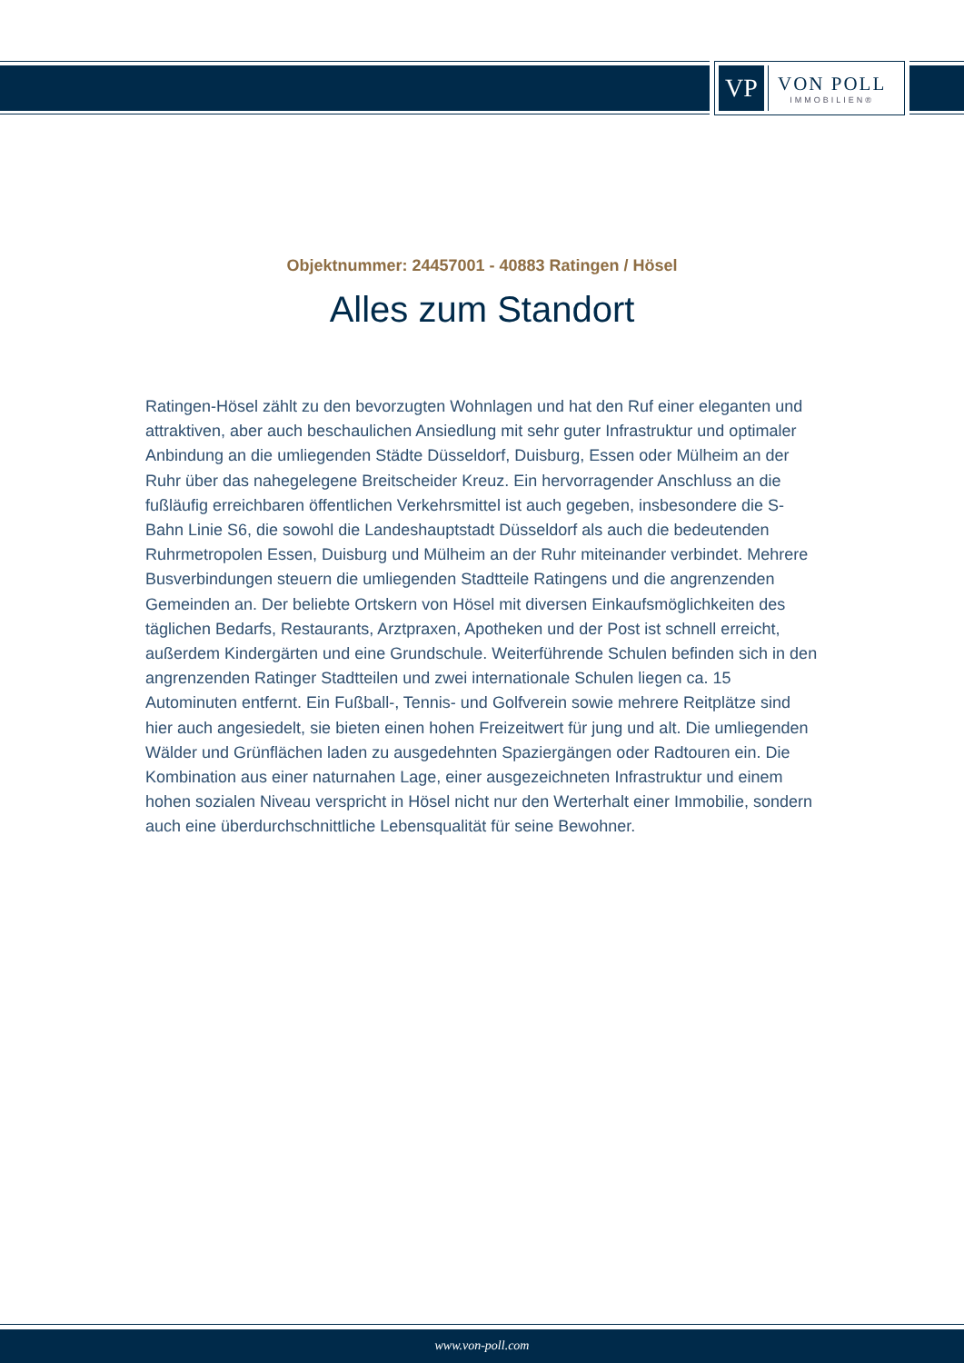VP
VON POLL
IMMOBILIEN®
Objektnummer: 24457001 - 40883 Ratingen / Hösel
Alles zum Standort
Ratingen-Hösel zählt zu den bevorzugten Wohnlagen und hat den Ruf einer eleganten und attraktiven, aber auch beschaulichen Ansiedlung mit sehr guter Infrastruktur und optimaler Anbindung an die umliegenden Städte Düsseldorf, Duisburg, Essen oder Mülheim an der Ruhr über das nahegelegene Breitscheider Kreuz. Ein hervorragender Anschluss an die fußläufig erreichbaren öffentlichen Verkehrsmittel ist auch gegeben, insbesondere die S-Bahn Linie S6, die sowohl die Landeshauptstadt Düsseldorf als auch die bedeutenden Ruhrmetropolen Essen, Duisburg und Mülheim an der Ruhr miteinander verbindet. Mehrere Busverbindungen steuern die umliegenden Stadtteile Ratingens und die angrenzenden Gemeinden an. Der beliebte Ortskern von Hösel mit diversen Einkaufsmöglichkeiten des täglichen Bedarfs, Restaurants, Arztpraxen, Apotheken und der Post ist schnell erreicht, außerdem Kindergärten und eine Grundschule. Weiterführende Schulen befinden sich in den angrenzenden Ratinger Stadtteilen und zwei internationale Schulen liegen ca. 15 Autominuten entfernt. Ein Fußball-, Tennis- und Golfverein sowie mehrere Reitplätze sind hier auch angesiedelt, sie bieten einen hohen Freizeitwert für jung und alt. Die umliegenden Wälder und Grünflächen laden zu ausgedehnten Spaziergängen oder Radtouren ein. Die Kombination aus einer naturnahen Lage, einer ausgezeichneten Infrastruktur und einem hohen sozialen Niveau verspricht in Hösel nicht nur den Werterhalt einer Immobilie, sondern auch eine überdurchschnittliche Lebensqualität für seine Bewohner.
www.von-poll.com